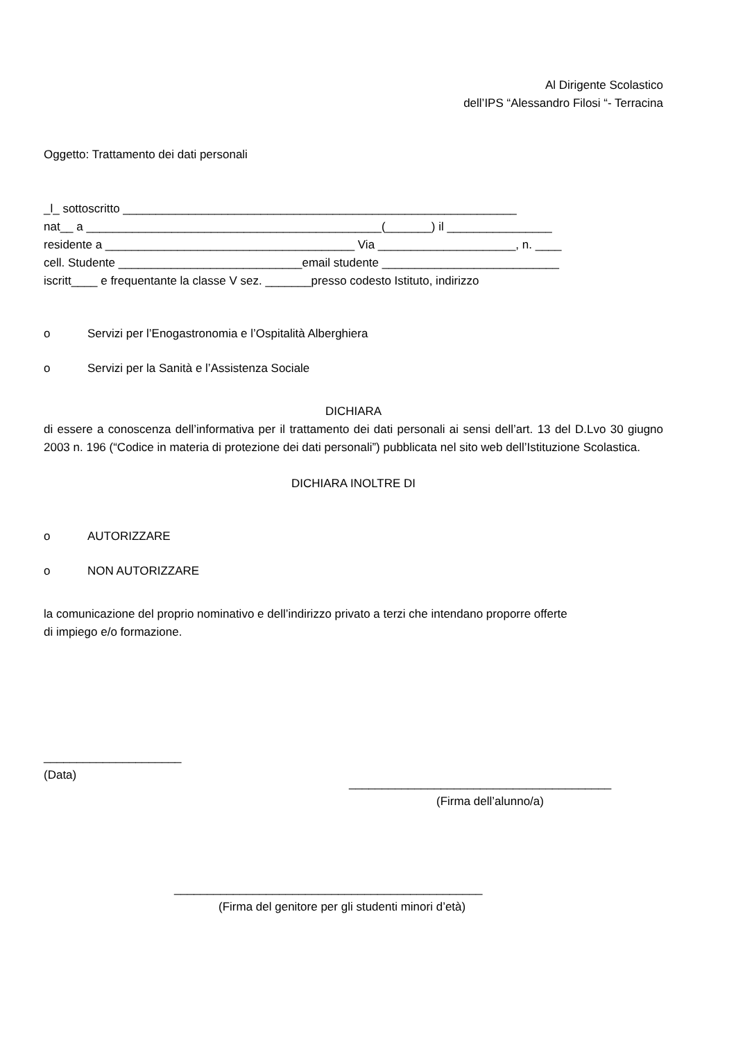Al Dirigente Scolastico
dell’IPS “Alessandro Filosi “- Terracina
Oggetto: Trattamento dei dati personali
_l_ sottoscritto ____________________________________________________________
nat__ a _____________________________________________(_______) il ________________
residente a ______________________________________ Via _____________________, n. ____
cell. Studente ____________________________email studente ___________________________
iscritt____ e frequentante la classe V sez. _______presso codesto Istituto, indirizzo
o Servizi per l’Enogastronomia e l’Ospitalità Alberghiera
o Servizi per la Sanità e l’Assistenza Sociale
DICHIARA
di essere a conoscenza dell’informativa per il trattamento dei dati personali ai sensi dell’art. 13 del D.Lvo 30 giugno 2003 n. 196 (“Codice in materia di protezione dei dati personali”) pubblicata nel sito web dell’Istituzione Scolastica.
DICHIARA INOLTRE DI
o AUTORIZZARE
o NON AUTORIZZARE
la comunicazione del proprio nominativo e dell’indirizzo privato a terzi che intendano proporre offerte
di impiego e/o formazione.
_____________________
(Data)
________________________________________
(Firma dell’alunno/a)
_______________________________________________
(Firma del genitore per gli studenti minori d’età)